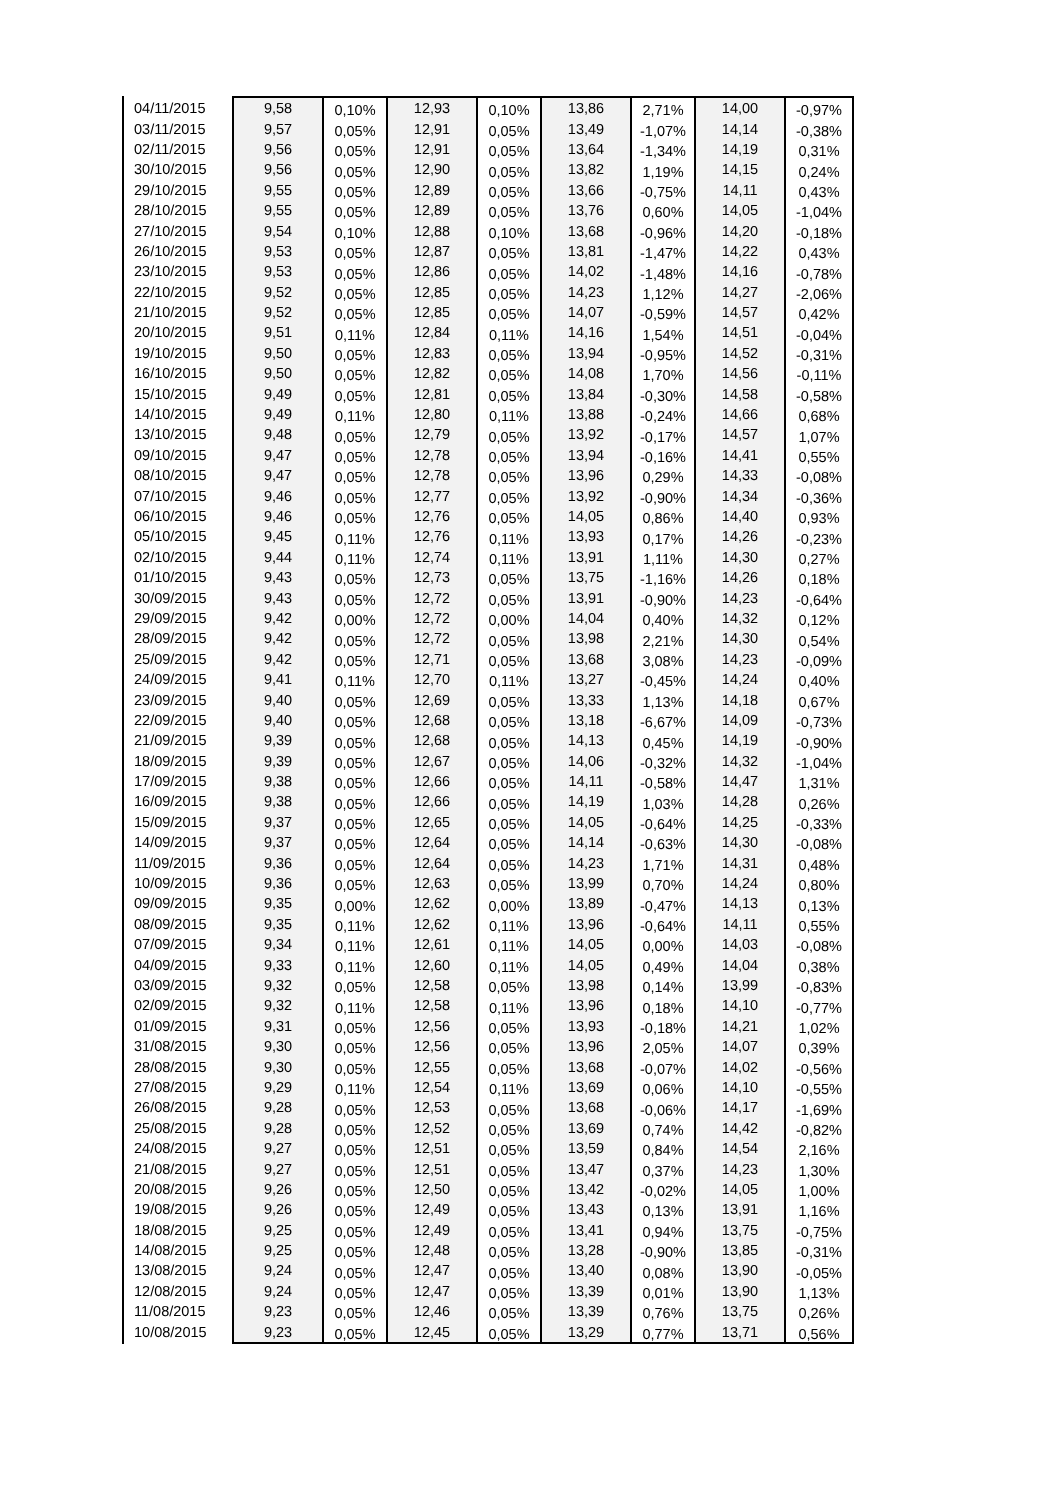| 04/11/2015 | 9,58 | 0,10% | 12,93 | 0,10% | 13,86 | 2,71% | 14,00 | -0,97% |
| 03/11/2015 | 9,57 | 0,05% | 12,91 | 0,05% | 13,49 | -1,07% | 14,14 | -0,38% |
| 02/11/2015 | 9,56 | 0,05% | 12,91 | 0,05% | 13,64 | -1,34% | 14,19 | 0,31% |
| 30/10/2015 | 9,56 | 0,05% | 12,90 | 0,05% | 13,82 | 1,19% | 14,15 | 0,24% |
| 29/10/2015 | 9,55 | 0,05% | 12,89 | 0,05% | 13,66 | -0,75% | 14,11 | 0,43% |
| 28/10/2015 | 9,55 | 0,05% | 12,89 | 0,05% | 13,76 | 0,60% | 14,05 | -1,04% |
| 27/10/2015 | 9,54 | 0,10% | 12,88 | 0,10% | 13,68 | -0,96% | 14,20 | -0,18% |
| 26/10/2015 | 9,53 | 0,05% | 12,87 | 0,05% | 13,81 | -1,47% | 14,22 | 0,43% |
| 23/10/2015 | 9,53 | 0,05% | 12,86 | 0,05% | 14,02 | -1,48% | 14,16 | -0,78% |
| 22/10/2015 | 9,52 | 0,05% | 12,85 | 0,05% | 14,23 | 1,12% | 14,27 | -2,06% |
| 21/10/2015 | 9,52 | 0,05% | 12,85 | 0,05% | 14,07 | -0,59% | 14,57 | 0,42% |
| 20/10/2015 | 9,51 | 0,11% | 12,84 | 0,11% | 14,16 | 1,54% | 14,51 | -0,04% |
| 19/10/2015 | 9,50 | 0,05% | 12,83 | 0,05% | 13,94 | -0,95% | 14,52 | -0,31% |
| 16/10/2015 | 9,50 | 0,05% | 12,82 | 0,05% | 14,08 | 1,70% | 14,56 | -0,11% |
| 15/10/2015 | 9,49 | 0,05% | 12,81 | 0,05% | 13,84 | -0,30% | 14,58 | -0,58% |
| 14/10/2015 | 9,49 | 0,11% | 12,80 | 0,11% | 13,88 | -0,24% | 14,66 | 0,68% |
| 13/10/2015 | 9,48 | 0,05% | 12,79 | 0,05% | 13,92 | -0,17% | 14,57 | 1,07% |
| 09/10/2015 | 9,47 | 0,05% | 12,78 | 0,05% | 13,94 | -0,16% | 14,41 | 0,55% |
| 08/10/2015 | 9,47 | 0,05% | 12,78 | 0,05% | 13,96 | 0,29% | 14,33 | -0,08% |
| 07/10/2015 | 9,46 | 0,05% | 12,77 | 0,05% | 13,92 | -0,90% | 14,34 | -0,36% |
| 06/10/2015 | 9,46 | 0,05% | 12,76 | 0,05% | 14,05 | 0,86% | 14,40 | 0,93% |
| 05/10/2015 | 9,45 | 0,11% | 12,76 | 0,11% | 13,93 | 0,17% | 14,26 | -0,23% |
| 02/10/2015 | 9,44 | 0,11% | 12,74 | 0,11% | 13,91 | 1,11% | 14,30 | 0,27% |
| 01/10/2015 | 9,43 | 0,05% | 12,73 | 0,05% | 13,75 | -1,16% | 14,26 | 0,18% |
| 30/09/2015 | 9,43 | 0,05% | 12,72 | 0,05% | 13,91 | -0,90% | 14,23 | -0,64% |
| 29/09/2015 | 9,42 | 0,00% | 12,72 | 0,00% | 14,04 | 0,40% | 14,32 | 0,12% |
| 28/09/2015 | 9,42 | 0,05% | 12,72 | 0,05% | 13,98 | 2,21% | 14,30 | 0,54% |
| 25/09/2015 | 9,42 | 0,05% | 12,71 | 0,05% | 13,68 | 3,08% | 14,23 | -0,09% |
| 24/09/2015 | 9,41 | 0,11% | 12,70 | 0,11% | 13,27 | -0,45% | 14,24 | 0,40% |
| 23/09/2015 | 9,40 | 0,05% | 12,69 | 0,05% | 13,33 | 1,13% | 14,18 | 0,67% |
| 22/09/2015 | 9,40 | 0,05% | 12,68 | 0,05% | 13,18 | -6,67% | 14,09 | -0,73% |
| 21/09/2015 | 9,39 | 0,05% | 12,68 | 0,05% | 14,13 | 0,45% | 14,19 | -0,90% |
| 18/09/2015 | 9,39 | 0,05% | 12,67 | 0,05% | 14,06 | -0,32% | 14,32 | -1,04% |
| 17/09/2015 | 9,38 | 0,05% | 12,66 | 0,05% | 14,11 | -0,58% | 14,47 | 1,31% |
| 16/09/2015 | 9,38 | 0,05% | 12,66 | 0,05% | 14,19 | 1,03% | 14,28 | 0,26% |
| 15/09/2015 | 9,37 | 0,05% | 12,65 | 0,05% | 14,05 | -0,64% | 14,25 | -0,33% |
| 14/09/2015 | 9,37 | 0,05% | 12,64 | 0,05% | 14,14 | -0,63% | 14,30 | -0,08% |
| 11/09/2015 | 9,36 | 0,05% | 12,64 | 0,05% | 14,23 | 1,71% | 14,31 | 0,48% |
| 10/09/2015 | 9,36 | 0,05% | 12,63 | 0,05% | 13,99 | 0,70% | 14,24 | 0,80% |
| 09/09/2015 | 9,35 | 0,00% | 12,62 | 0,00% | 13,89 | -0,47% | 14,13 | 0,13% |
| 08/09/2015 | 9,35 | 0,11% | 12,62 | 0,11% | 13,96 | -0,64% | 14,11 | 0,55% |
| 07/09/2015 | 9,34 | 0,11% | 12,61 | 0,11% | 14,05 | 0,00% | 14,03 | -0,08% |
| 04/09/2015 | 9,33 | 0,11% | 12,60 | 0,11% | 14,05 | 0,49% | 14,04 | 0,38% |
| 03/09/2015 | 9,32 | 0,05% | 12,58 | 0,05% | 13,98 | 0,14% | 13,99 | -0,83% |
| 02/09/2015 | 9,32 | 0,11% | 12,58 | 0,11% | 13,96 | 0,18% | 14,10 | -0,77% |
| 01/09/2015 | 9,31 | 0,05% | 12,56 | 0,05% | 13,93 | -0,18% | 14,21 | 1,02% |
| 31/08/2015 | 9,30 | 0,05% | 12,56 | 0,05% | 13,96 | 2,05% | 14,07 | 0,39% |
| 28/08/2015 | 9,30 | 0,05% | 12,55 | 0,05% | 13,68 | -0,07% | 14,02 | -0,56% |
| 27/08/2015 | 9,29 | 0,11% | 12,54 | 0,11% | 13,69 | 0,06% | 14,10 | -0,55% |
| 26/08/2015 | 9,28 | 0,05% | 12,53 | 0,05% | 13,68 | -0,06% | 14,17 | -1,69% |
| 25/08/2015 | 9,28 | 0,05% | 12,52 | 0,05% | 13,69 | 0,74% | 14,42 | -0,82% |
| 24/08/2015 | 9,27 | 0,05% | 12,51 | 0,05% | 13,59 | 0,84% | 14,54 | 2,16% |
| 21/08/2015 | 9,27 | 0,05% | 12,51 | 0,05% | 13,47 | 0,37% | 14,23 | 1,30% |
| 20/08/2015 | 9,26 | 0,05% | 12,50 | 0,05% | 13,42 | -0,02% | 14,05 | 1,00% |
| 19/08/2015 | 9,26 | 0,05% | 12,49 | 0,05% | 13,43 | 0,13% | 13,91 | 1,16% |
| 18/08/2015 | 9,25 | 0,05% | 12,49 | 0,05% | 13,41 | 0,94% | 13,75 | -0,75% |
| 14/08/2015 | 9,25 | 0,05% | 12,48 | 0,05% | 13,28 | -0,90% | 13,85 | -0,31% |
| 13/08/2015 | 9,24 | 0,05% | 12,47 | 0,05% | 13,40 | 0,08% | 13,90 | -0,05% |
| 12/08/2015 | 9,24 | 0,05% | 12,47 | 0,05% | 13,39 | 0,01% | 13,90 | 1,13% |
| 11/08/2015 | 9,23 | 0,05% | 12,46 | 0,05% | 13,39 | 0,76% | 13,75 | 0,26% |
| 10/08/2015 | 9,23 | 0,05% | 12,45 | 0,05% | 13,29 | 0,77% | 13,71 | 0,56% |